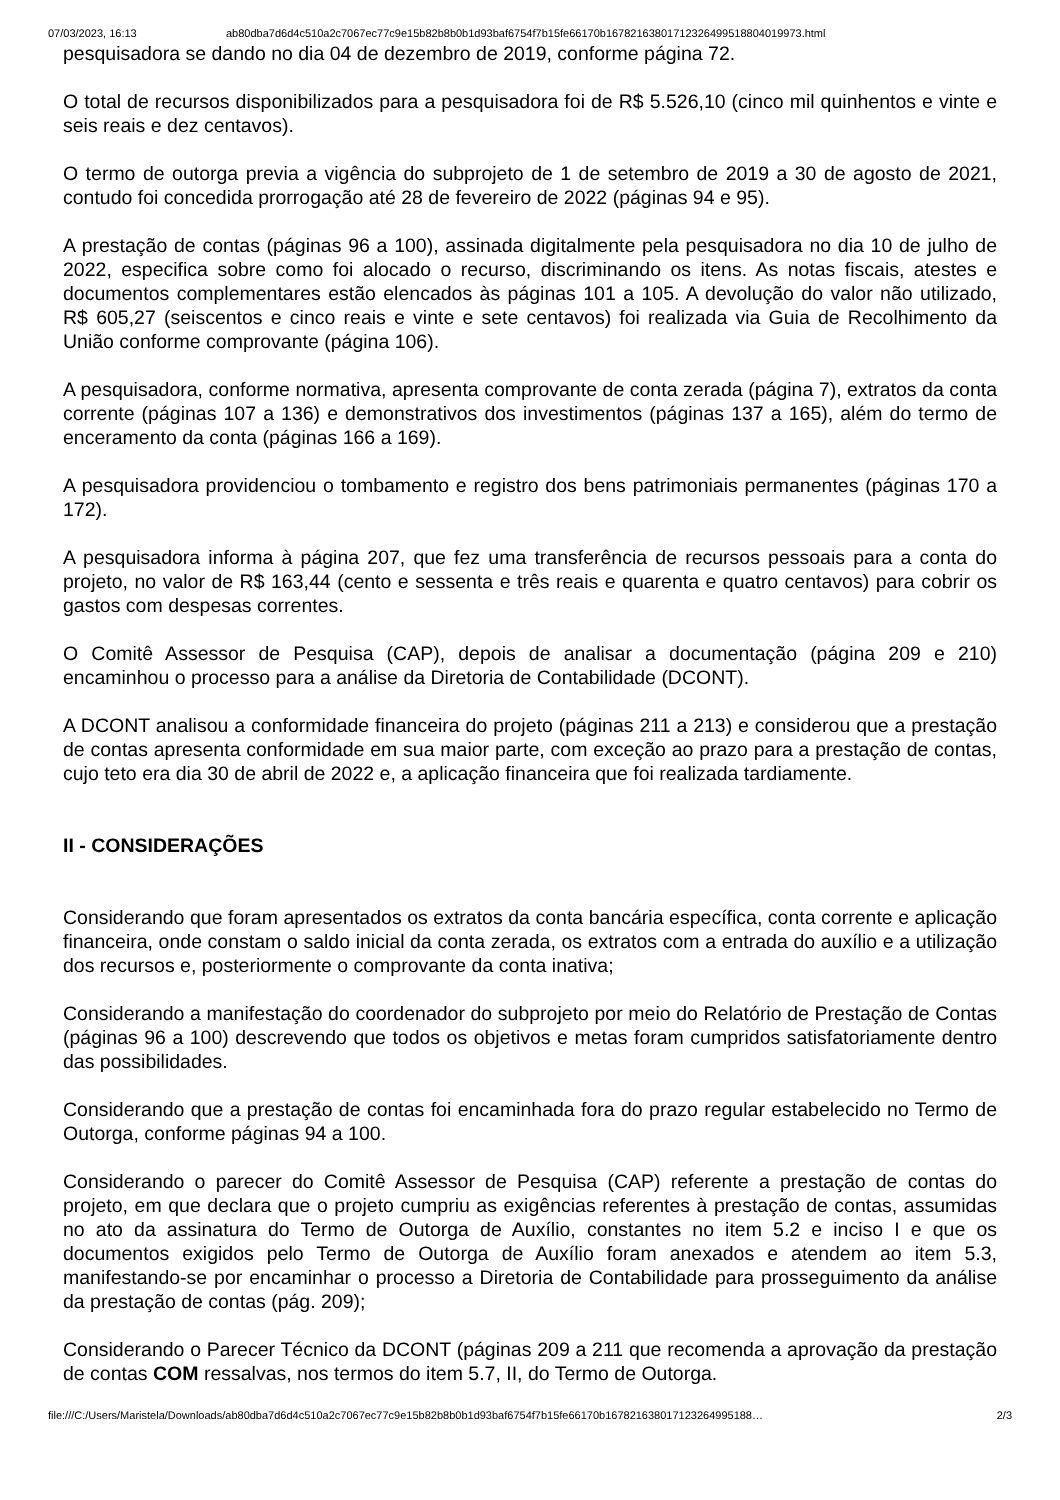07/03/2023, 16:13 ab80dba7d6d4c510a2c7067ec77c9e15b82b8b0b1d93baf6754f7b15fe66170b16782163801712326499518804019973.html
pesquisadora se dando no dia 04 de dezembro de 2019, conforme página 72.
O total de recursos disponibilizados para a pesquisadora foi de R$ 5.526,10 (cinco mil quinhentos e vinte e seis reais e dez centavos).
O termo de outorga previa a vigência do subprojeto de 1 de setembro de 2019 a 30 de agosto de 2021, contudo foi concedida prorrogação até 28 de fevereiro de 2022 (páginas 94 e 95).
A prestação de contas (páginas 96 a 100), assinada digitalmente pela pesquisadora no dia 10 de julho de 2022, especifica sobre como foi alocado o recurso, discriminando os itens. As notas fiscais, atestes e documentos complementares estão elencados às páginas 101 a 105. A devolução do valor não utilizado, R$ 605,27 (seiscentos e cinco reais e vinte e sete centavos) foi realizada via Guia de Recolhimento da União conforme comprovante (página 106).
A pesquisadora, conforme normativa, apresenta comprovante de conta zerada (página 7), extratos da conta corrente (páginas 107 a 136) e demonstrativos dos investimentos (páginas 137 a 165), além do termo de enceramento da conta (páginas 166 a 169).
A pesquisadora providenciou o tombamento e registro dos bens patrimoniais permanentes (páginas 170 a 172).
A pesquisadora informa à página 207, que fez uma transferência de recursos pessoais para a conta do projeto, no valor de R$ 163,44 (cento e sessenta e três reais e quarenta e quatro centavos) para cobrir os gastos com despesas correntes.
O Comitê Assessor de Pesquisa (CAP), depois de analisar a documentação (página 209 e 210) encaminhou o processo para a análise da Diretoria de Contabilidade (DCONT).
A DCONT analisou a conformidade financeira do projeto (páginas 211 a 213) e considerou que a prestação de contas apresenta conformidade em sua maior parte, com exceção ao prazo para a prestação de contas, cujo teto era dia 30 de abril de 2022 e, a aplicação financeira que foi realizada tardiamente.
II - CONSIDERAÇÕES
Considerando que foram apresentados os extratos da conta bancária específica, conta corrente e aplicação financeira, onde constam o saldo inicial da conta zerada, os extratos com a entrada do auxílio e a utilização dos recursos e, posteriormente o comprovante da conta inativa;
Considerando a manifestação do coordenador do subprojeto por meio do Relatório de Prestação de Contas (páginas 96 a 100) descrevendo que todos os objetivos e metas foram cumpridos satisfatoriamente dentro das possibilidades.
Considerando que a prestação de contas foi encaminhada fora do prazo regular estabelecido no Termo de Outorga, conforme páginas 94 a 100.
Considerando o parecer do Comitê Assessor de Pesquisa (CAP) referente a prestação de contas do projeto, em que declara que o projeto cumpriu as exigências referentes à prestação de contas, assumidas no ato da assinatura do Termo de Outorga de Auxílio, constantes no item 5.2 e inciso I e que os documentos exigidos pelo Termo de Outorga de Auxílio foram anexados e atendem ao item 5.3, manifestando-se por encaminhar o processo a Diretoria de Contabilidade para prosseguimento da análise da prestação de contas (pág. 209);
Considerando o Parecer Técnico da DCONT (páginas 209 a 211 que recomenda a aprovação da prestação de contas COM ressalvas, nos termos do item 5.7, II, do Termo de Outorga.
file:///C:/Users/Maristela/Downloads/ab80dba7d6d4c510a2c7067ec77c9e15b82b8b0b1d93baf6754f7b15fe66170b1678216380171232649951​88… 2/3